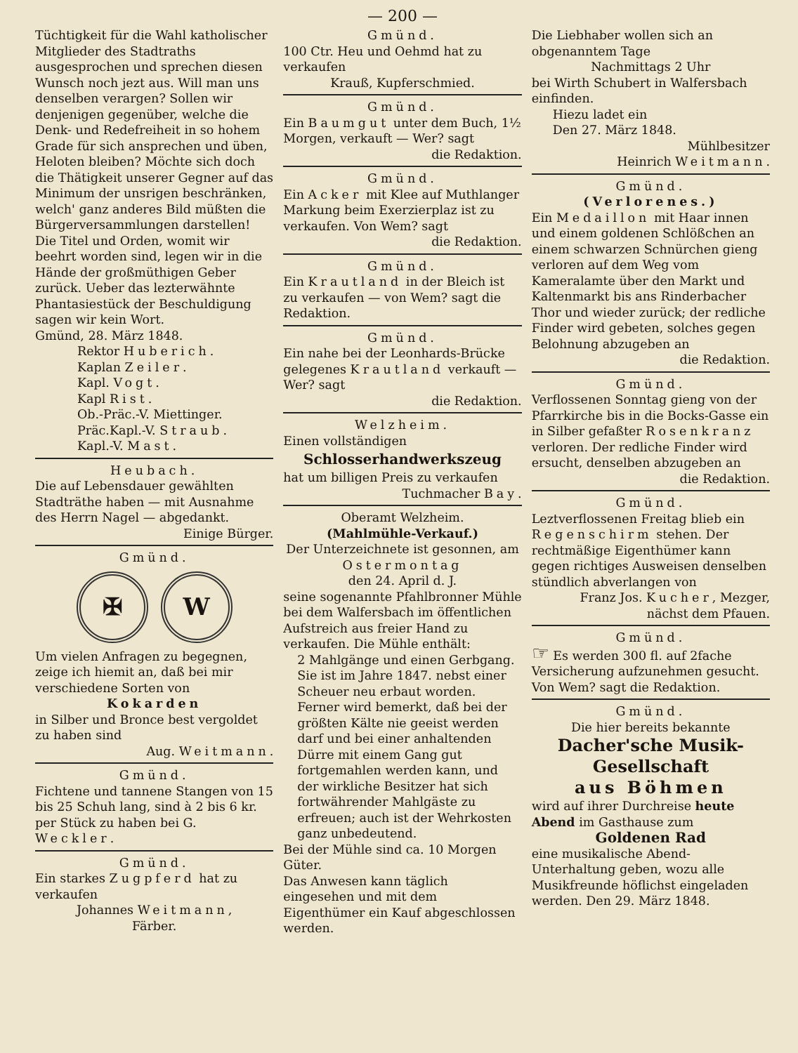— 200 —
Tüchtigkeit für die Wahl katholischer Mitglieder des Stadtraths ausgesprochen und sprechen diesen Wunsch noch jezt aus. Will man uns denselben verargen? Sollen wir denjenigen gegenüber, welche die Denk- und Redefreiheit in so hohem Grade für sich ansprechen und üben, Heloten bleiben? Möchte sich doch die Thätigkeit unserer Gegner auf das Minimum der unsrigen beschränken, welch' ganz anderes Bild müßten die Bürgerversammlungen darstellen! Die Titel und Orden, womit wir beehrt worden sind, legen wir in die Hände der großmüthigen Geber zurück. Ueber das lezterwähnte Phantasiestück der Beschuldigung sagen wir kein Wort.
Gmünd, 28. März 1848.
Rektor Huberich.
Kaplan Zeiler.
Kapl. Vogt.
Kapl Rist.
Ob.-Präc.-V. Miettinger.
Präc.Kapl.-V. Straub.
Kapl.-V. Mast.
Heubach.
Die auf Lebensdauer gewählten Stadträthe haben — mit Ausnahme des Herrn Nagel — abgedankt.
Einige Bürger.
Gmünd.
✠ W
Um vielen Anfragen zu begegnen, zeige ich hiemit an, daß bei mir verschiedene Sorten von
Kokarden
in Silber und Bronce best vergoldet zu haben sind
Aug. Weitmann.
Gmünd.
Fichtene und tannene Stangen von 15 bis 25 Schuh lang, sind à 2 bis 6 kr. per Stück zu haben bei G. Weckler.
Gmünd.
Ein starkes Zugpferd hat zu verkaufen
Johannes Weitmann,
Färber.
Gmünd.
100 Ctr. Heu und Oehmd hat zu verkaufen
Krauß, Kupferschmied.
Gmünd.
Ein Baumgut unter dem Buch, 1½ Morgen, verkauft — Wer? sagt
die Redaktion.
Gmünd.
Ein Acker mit Klee auf Muthlanger Markung beim Exerzierplaz ist zu verkaufen. Von Wem? sagt
die Redaktion.
Gmünd.
Ein Krautland in der Bleich ist zu verkaufen — von Wem? sagt die Redaktion.
Gmünd.
Ein nahe bei der Leonhards-Brücke gelegenes Krautland verkauft — Wer? sagt
die Redaktion.
Welzheim.
Einen vollständigen
Schlosserhandwerkszeug
hat um billigen Preis zu verkaufen
Tuchmacher Bay.
Oberamt Welzheim.
(Mahlmühle-Verkauf.)
Der Unterzeichnete ist gesonnen, am Ostermontag
den 24. April d. J.
seine sogenannte Pfahlbronner Mühle bei dem Walfersbach im öffentlichen Aufstreich aus freier Hand zu verkaufen. Die Mühle enthält:
2 Mahlgänge und einen Gerbgang. Sie ist im Jahre 1847. nebst einer Scheuer neu erbaut worden. Ferner wird bemerkt, daß bei der größten Kälte nie geeist werden darf und bei einer anhaltenden Dürre mit einem Gang gut fortgemahlen werden kann, und der wirkliche Besitzer hat sich fortwährender Mahlgäste zu erfreuen; auch ist der Wehrkosten ganz unbedeutend.
Bei der Mühle sind ca. 10 Morgen Güter.
Das Anwesen kann täglich eingesehen und mit dem Eigenthümer ein Kauf abgeschlossen werden.
Die Liebhaber wollen sich an obgenanntem Tage
Nachmittags 2 Uhr
bei Wirth Schubert in Walfersbach einfinden.
Hiezu ladet ein
Den 27. März 1848.
Mühlbesitzer
Heinrich Weitmann.
Gmünd.
(Verlorenes.)
Ein Medaillon mit Haar innen und einem goldenen Schlößchen an einem schwarzen Schnürchen gieng verloren auf dem Weg vom Kameralamte über den Markt und Kaltenmarkt bis ans Rinderbacher Thor und wieder zurück; der redliche Finder wird gebeten, solches gegen Belohnung abzugeben an
die Redaktion.
Gmünd.
Verflossenen Sonntag gieng von der Pfarrkirche bis in die Bocks-Gasse ein in Silber gefaßter Rosenkranz verloren. Der redliche Finder wird ersucht, denselben abzugeben an
die Redaktion.
Gmünd.
Leztverflossenen Freitag blieb ein Regenschirm stehen. Der rechtmäßige Eigenthümer kann gegen richtiges Ausweisen denselben stündlich abverlangen von
Franz Jos. Kucher, Mezger,
nächst dem Pfauen.
Gmünd.
☞ Es werden 300 fl. auf 2fache Versicherung aufzunehmen gesucht. Von Wem? sagt die Redaktion.
Gmünd.
Die hier bereits bekannte
Dacher'sche Musik-
Gesellschaft
aus Böhmen
wird auf ihrer Durchreise heute Abend im Gasthause zum
Goldenen Rad
eine musikalische Abend-Unterhaltung geben, wozu alle Musikfreunde höflichst eingeladen werden. Den 29. März 1848.